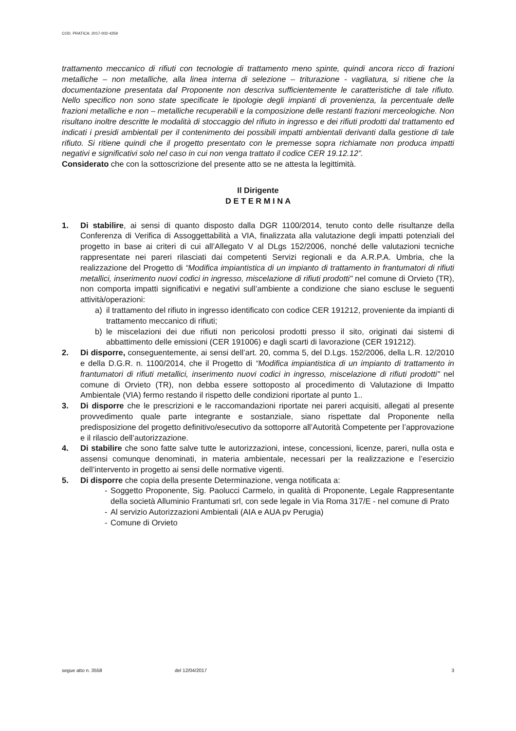COD. PRATICA: 2017-002-4259
trattamento meccanico di rifiuti con tecnologie di trattamento meno spinte, quindi ancora ricco di frazioni metalliche – non metalliche, alla linea interna di selezione – triturazione - vagliatura, si ritiene che la documentazione presentata dal Proponente non descriva sufficientemente le caratteristiche di tale rifiuto. Nello specifico non sono state specificate le tipologie degli impianti di provenienza, la percentuale delle frazioni metalliche e non – metalliche recuperabili e la composizione delle restanti frazioni merceologiche. Non risultano inoltre descritte le modalità di stoccaggio del rifiuto in ingresso e dei rifiuti prodotti dal trattamento ed indicati i presidi ambientali per il contenimento dei possibili impatti ambientali derivanti dalla gestione di tale rifiuto. Si ritiene quindi che il progetto presentato con le premesse sopra richiamate non produca impatti negativi e significativi solo nel caso in cui non venga trattato il codice CER 19.12.12”.
Considerato che con la sottoscrizione del presente atto se ne attesta la legittimità.
Il Dirigente
D E T E R M I N A
1. Di stabilire, ai sensi di quanto disposto dalla DGR 1100/2014, tenuto conto delle risultanze della Conferenza di Verifica di Assoggettabilità a VIA, finalizzata alla valutazione degli impatti potenziali del progetto in base ai criteri di cui all’Allegato V al DLgs 152/2006, nonché delle valutazioni tecniche rappresentate nei pareri rilasciati dai competenti Servizi regionali e da A.R.P.A. Umbria, che la realizzazione del Progetto di “Modifica impiantistica di un impianto di trattamento in frantumatori di rifiuti metallici, inserimento nuovi codici in ingresso, miscelazione di rifiuti prodotti" nel comune di Orvieto (TR), non comporta impatti significativi e negativi sull’ambiente a condizione che siano escluse le seguenti attività/operazioni:
a) il trattamento del rifiuto in ingresso identificato con codice CER 191212, proveniente da impianti di trattamento meccanico di rifiuti;
b) le miscelazioni dei due rifiuti non pericolosi prodotti presso il sito, originati dai sistemi di abbattimento delle emissioni (CER 191006) e dagli scarti di lavorazione (CER 191212).
2. Di disporre, conseguentemente, ai sensi dell’art. 20, comma 5, del D.Lgs. 152/2006, della L.R. 12/2010 e della D.G.R. n. 1100/2014, che il Progetto di “Modifica impiantistica di un impianto di trattamento in frantumatori di rifiuti metallici, inserimento nuovi codici in ingresso, miscelazione di rifiuti prodotti" nel comune di Orvieto (TR), non debba essere sottoposto al procedimento di Valutazione di Impatto Ambientale (VIA) fermo restando il rispetto delle condizioni riportate al punto 1..
3. Di disporre che le prescrizioni e le raccomandazioni riportate nei pareri acquisiti, allegati al presente provvedimento quale parte integrante e sostanziale, siano rispettate dal Proponente nella predisposizione del progetto definitivo/esecutivo da sottoporre all’Autorità Competente per l’approvazione e il rilascio dell’autorizzazione.
4. Di stabilire che sono fatte salve tutte le autorizzazioni, intese, concessioni, licenze, pareri, nulla osta e assensi comunque denominati, in materia ambientale, necessari per la realizzazione e l’esercizio dell’intervento in progetto ai sensi delle normative vigenti.
5. Di disporre che copia della presente Determinazione, venga notificata a:
- Soggetto Proponente, Sig. Paolucci Carmelo, in qualità di Proponente, Legale Rappresentante della società Alluminio Frantumati srl, con sede legale in Via Roma 317/E - nel comune di Prato
- Al servizio Autorizzazioni Ambientali (AIA e AUA pv Perugia)
- Comune di Orvieto
segue atto n. 3558 del 12/04/2017 3